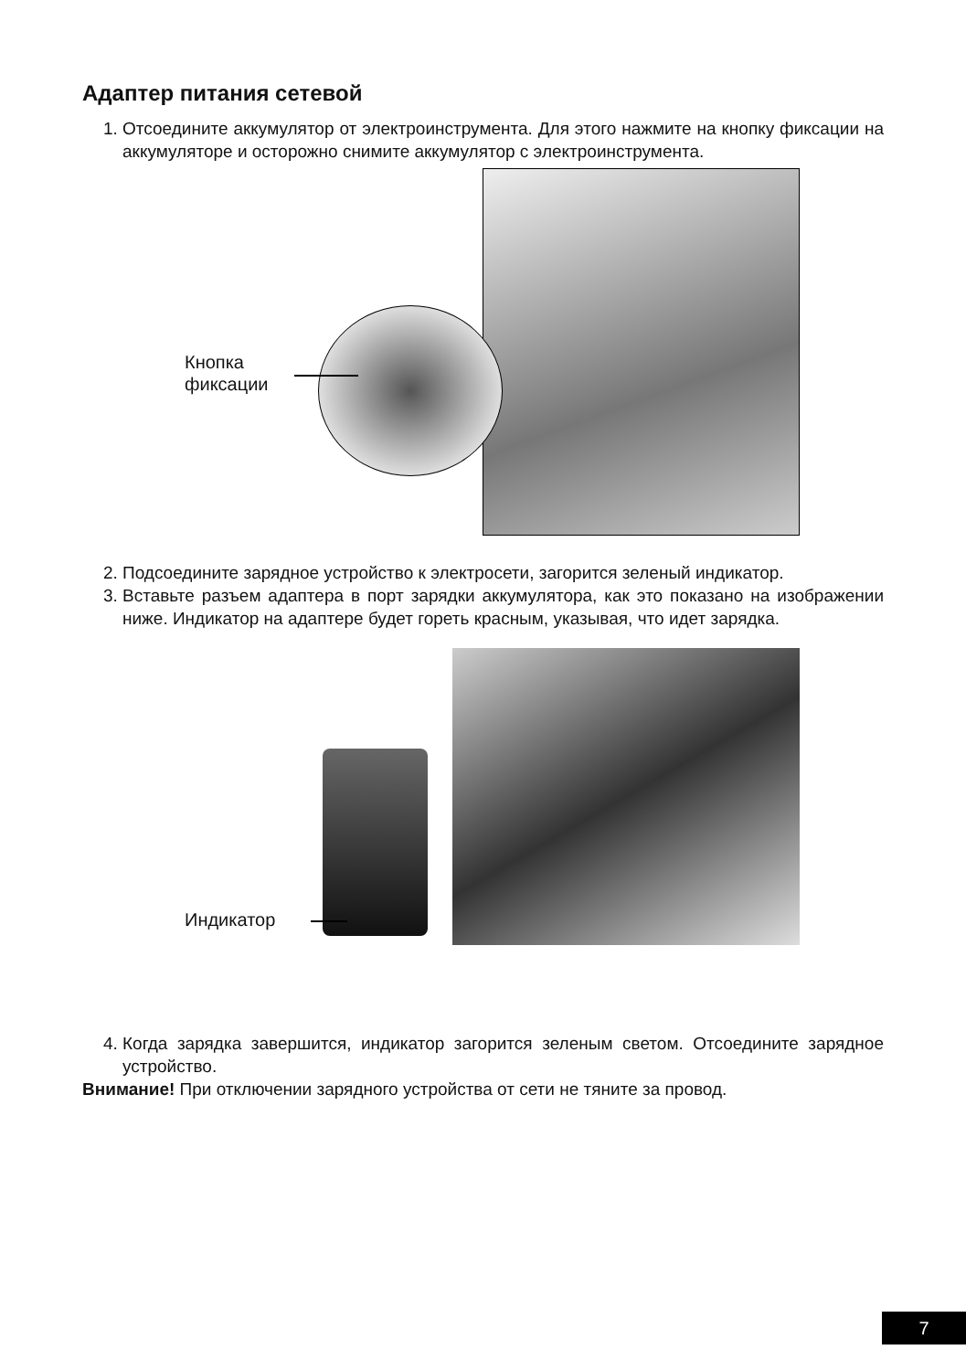Адаптер питания сетевой
1. Отсоедините аккумулятор от электроинструмента. Для этого нажмите на кнопку фиксации на аккумуляторе и осторожно снимите аккумулятор с электроинструмента.
Кнопка
фиксации
2. Подсоедините зарядное устройство к электросети, загорится зеленый индикатор.
3. Вставьте разъем адаптера в порт зарядки аккумулятора, как это показано на изображении ниже. Индикатор на адаптере будет гореть красным, указывая, что идет зарядка.
Индикатор
4. Когда зарядка завершится, индикатор загорится зеленым светом. Отсоедините зарядное устройство.
Внимание! При отключении зарядного устройства от сети не тяните за провод.
7